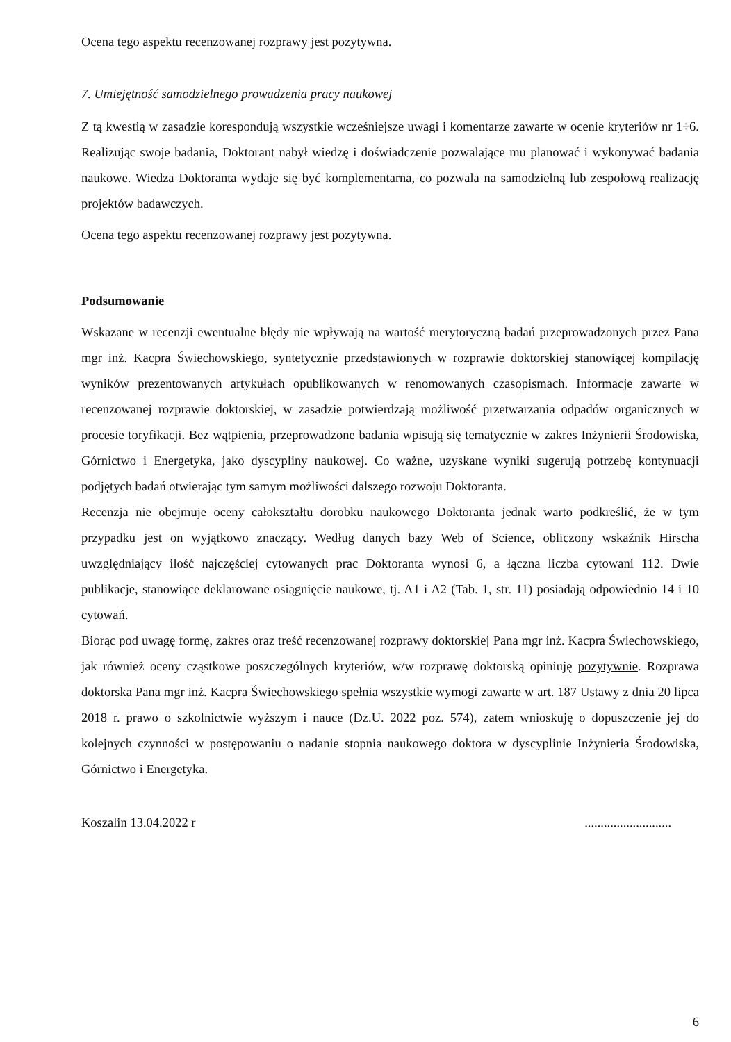Ocena tego aspektu recenzowanej rozprawy jest pozytywna.
7. Umiejętność samodzielnego prowadzenia pracy naukowej
Z tą kwestią w zasadzie korespondują wszystkie wcześniejsze uwagi i komentarze zawarte w ocenie kryteriów nr 1÷6. Realizując swoje badania, Doktorant nabył wiedzę i doświadczenie pozwalające mu planować i wykonywać badania naukowe. Wiedza Doktoranta wydaje się być komplementarna, co pozwala na samodzielną lub zespołową realizację projektów badawczych.
Ocena tego aspektu recenzowanej rozprawy jest pozytywna.
Podsumowanie
Wskazane w recenzji ewentualne błędy nie wpływają na wartość merytoryczną badań przeprowadzonych przez Pana mgr inż. Kacpra Świechowskiego, syntetycznie przedstawionych w rozprawie doktorskiej stanowiącej kompilację wyników prezentowanych artykułach opublikowanych w renomowanych czasopismach. Informacje zawarte w recenzowanej rozprawie doktorskiej, w zasadzie potwierdzają możliwość przetwarzania odpadów organicznych w procesie toryfikacji. Bez wątpienia, przeprowadzone badania wpisują się tematycznie w zakres Inżynierii Środowiska, Górnictwo i Energetyka, jako dyscypliny naukowej. Co ważne, uzyskane wyniki sugerują potrzebę kontynuacji podjętych badań otwierając tym samym możliwości dalszego rozwoju Doktoranta.
Recenzja nie obejmuje oceny całokształtu dorobku naukowego Doktoranta jednak warto podkreślić, że w tym przypadku jest on wyjątkowo znaczący. Według danych bazy Web of Science, obliczony wskaźnik Hirscha uwzględniający ilość najczęściej cytowanych prac Doktoranta wynosi 6, a łączna liczba cytowani 112. Dwie publikacje, stanowiące deklarowane osiągnięcie naukowe, tj. A1 i A2 (Tab. 1, str. 11) posiadają odpowiednio 14 i 10 cytowań.
Biorąc pod uwagę formę, zakres oraz treść recenzowanej rozprawy doktorskiej Pana mgr inż. Kacpra Świechowskiego, jak również oceny cząstkowe poszczególnych kryteriów, w/w rozprawę doktorską opiniuję pozytywnie. Rozprawa doktorska Pana mgr inż. Kacpra Świechowskiego spełnia wszystkie wymogi zawarte w art. 187 Ustawy z dnia 20 lipca 2018 r. prawo o szkolnictwie wyższym i nauce (Dz.U. 2022 poz. 574), zatem wnioskuję o dopuszczenie jej do kolejnych czynności w postępowaniu o nadanie stopnia naukowego doktora w dyscyplinie Inżynieria Środowiska, Górnictwo i Energetyka.
Koszalin 13.04.2022 r...........................
6